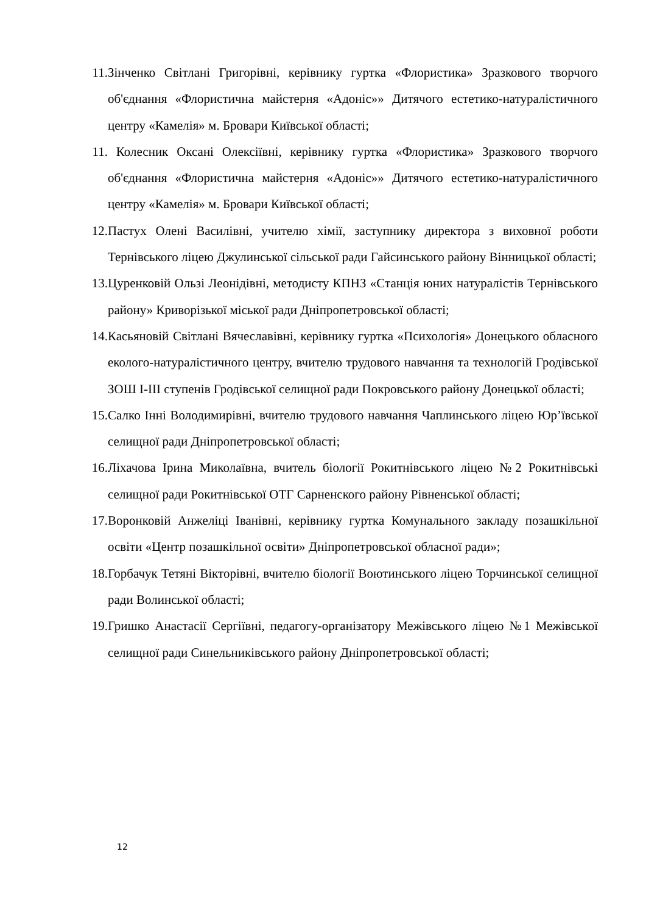11. Зінченко Світлані Григорівні, керівнику гуртка «Флористика» Зразкового творчого об'єднання «Флористична майстерня «Адоніс»» Дитячого естетико-натуралістичного центру «Камелія» м. Бровари Київської області;
11. Колесник Оксані Олексіївні, керівнику гуртка «Флористика» Зразкового творчого об'єднання «Флористична майстерня «Адоніс»» Дитячого естетико-натуралістичного центру «Камелія» м. Бровари Київської області;
12. Пастух Олені Василівні, учителю хімії, заступнику директора з виховної роботи Тернівського ліцею Джулинської сільської ради Гайсинського району Вінницької області;
13. Цуренковій Ользі Леонідівні, методисту КПНЗ «Станція юних натуралістів Тернівського району» Криворізької міської ради Дніпропетровської області;
14. Касьяновій Світлані Вячеславівні, керівнику гуртка «Психологія» Донецького обласного еколого-натуралістичного центру, вчителю трудового навчання та технологій Гродівської ЗОШ І-ІІІ ступенів Гродівської селищної ради Покровського району Донецької області;
15. Салко Інні Володимирівні, вчителю трудового навчання Чаплинського ліцею Юр’ївської селищної ради Дніпропетровської області;
16. Ліхачова Ірина Миколаївна, вчитель біології Рокитнівського ліцею №2 Рокитнівські селищної ради Рокитнівської ОТГ Сарненского району Рівненської області;
17. Воронковій Анжеліці Іванівні, керівнику гуртка Комунального закладу позашкільної освіти «Центр позашкільної освіти» Дніпропетровської обласної ради»;
18. Горбачук Тетяні Вікторівні, вчителю біології Воютинського ліцею Торчинської селищної ради Волинської області;
19. Гришко Анастасії Сергіївні, педагогу-організатору Межівського ліцею №1 Межівської селищної ради Синельниківського району Дніпропетровської області;
12